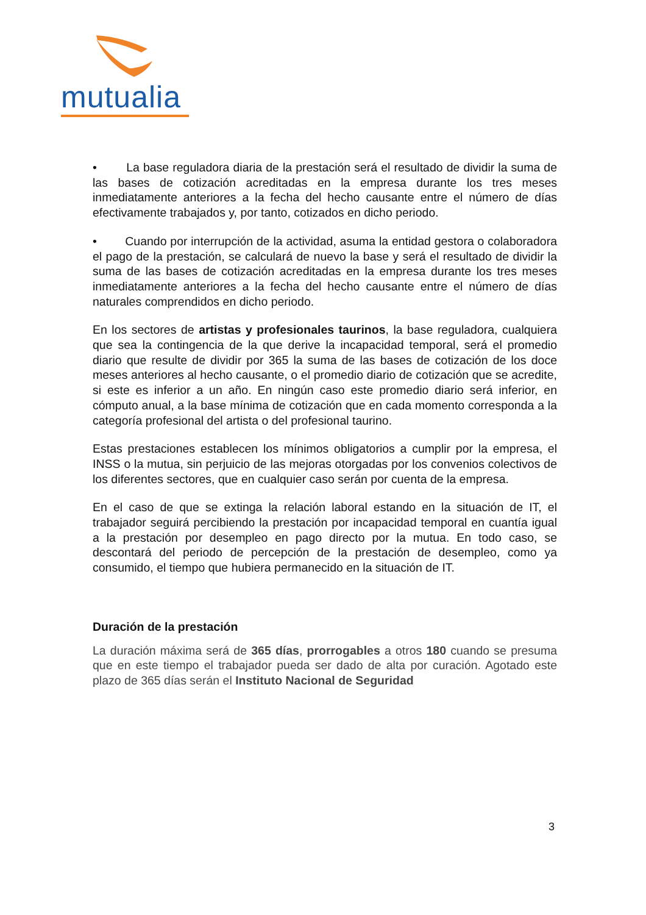mutualia
• La base reguladora diaria de la prestación será el resultado de dividir la suma de las bases de cotización acreditadas en la empresa durante los tres meses inmediatamente anteriores a la fecha del hecho causante entre el número de días efectivamente trabajados y, por tanto, cotizados en dicho periodo.
• Cuando por interrupción de la actividad, asuma la entidad gestora o colaboradora el pago de la prestación, se calculará de nuevo la base y será el resultado de dividir la suma de las bases de cotización acreditadas en la empresa durante los tres meses inmediatamente anteriores a la fecha del hecho causante entre el número de días naturales comprendidos en dicho periodo.
En los sectores de artistas y profesionales taurinos, la base reguladora, cualquiera que sea la contingencia de la que derive la incapacidad temporal, será el promedio diario que resulte de dividir por 365 la suma de las bases de cotización de los doce meses anteriores al hecho causante, o el promedio diario de cotización que se acredite, si este es inferior a un año. En ningún caso este promedio diario será inferior, en cómputo anual, a la base mínima de cotización que en cada momento corresponda a la categoría profesional del artista o del profesional taurino.
Estas prestaciones establecen los mínimos obligatorios a cumplir por la empresa, el INSS o la mutua, sin perjuicio de las mejoras otorgadas por los convenios colectivos de los diferentes sectores, que en cualquier caso serán por cuenta de la empresa.
En el caso de que se extinga la relación laboral estando en la situación de IT, el trabajador seguirá percibiendo la prestación por incapacidad temporal en cuantía igual a la prestación por desempleo en pago directo por la mutua. En todo caso, se descontará del periodo de percepción de la prestación de desempleo, como ya consumido, el tiempo que hubiera permanecido en la situación de IT.
Duración de la prestación
La duración máxima será de 365 días, prorrogables a otros 180 cuando se presuma que en este tiempo el trabajador pueda ser dado de alta por curación. Agotado este plazo de 365 días serán el Instituto Nacional de Seguridad
3